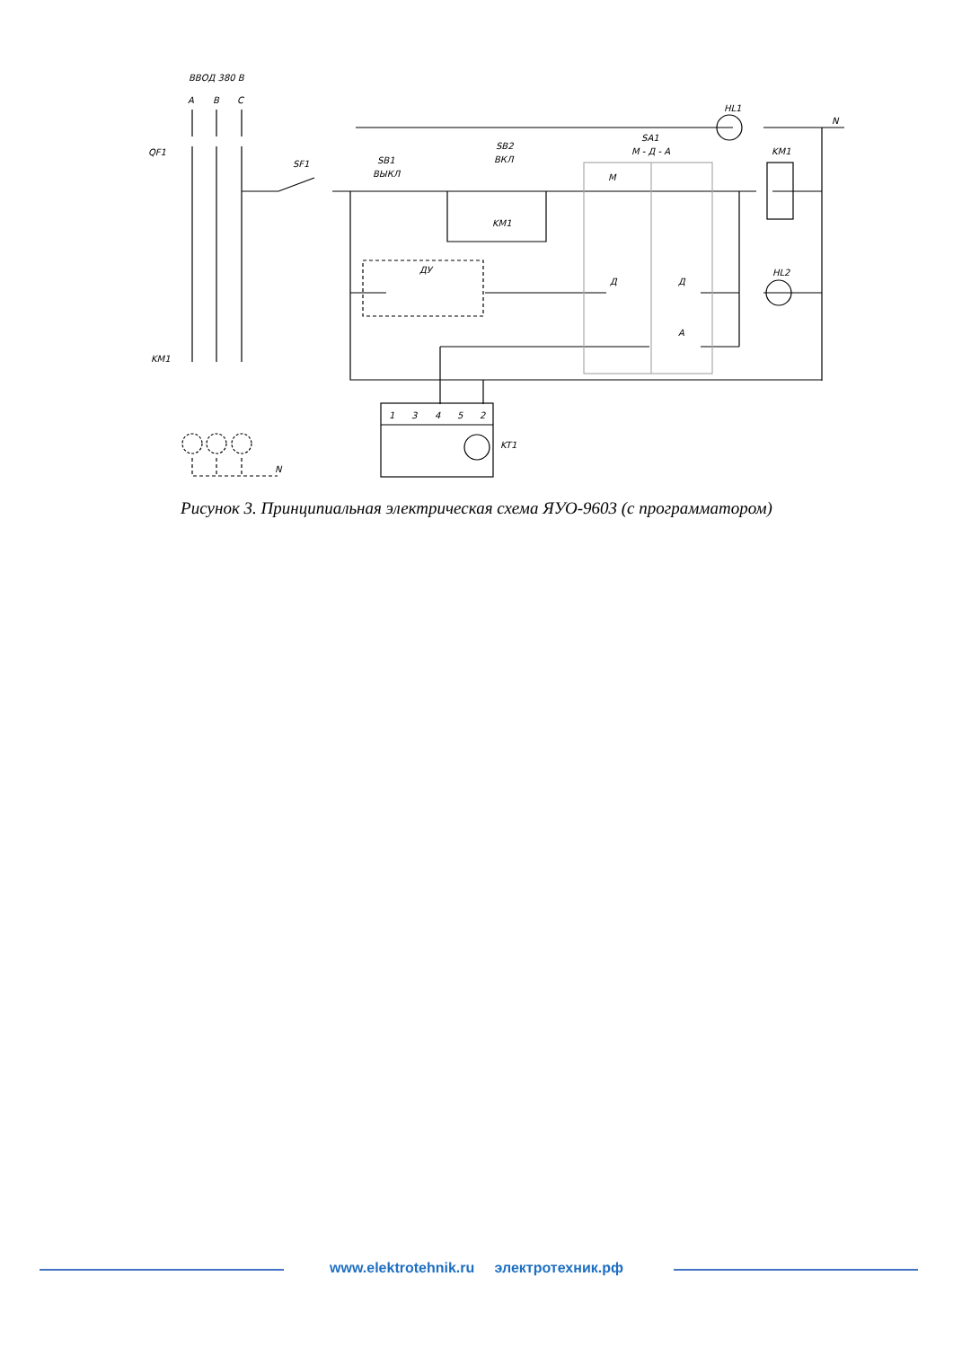ВВОД 380 В
A
B
C
QF1
KM1
SF1
SB1
ВЫКЛ
SB2
ВКЛ
SA1
М - Д - А
HL1
N
KM1
М
KM1
ДУ
Д
Д
А
HL2
KT1
N
1
3
4
5
2
Рисунок 3. Принципиальная электрическая схема ЯУО-9603 (с программатором)
www.elektrotehnik.ru электротехник.рф